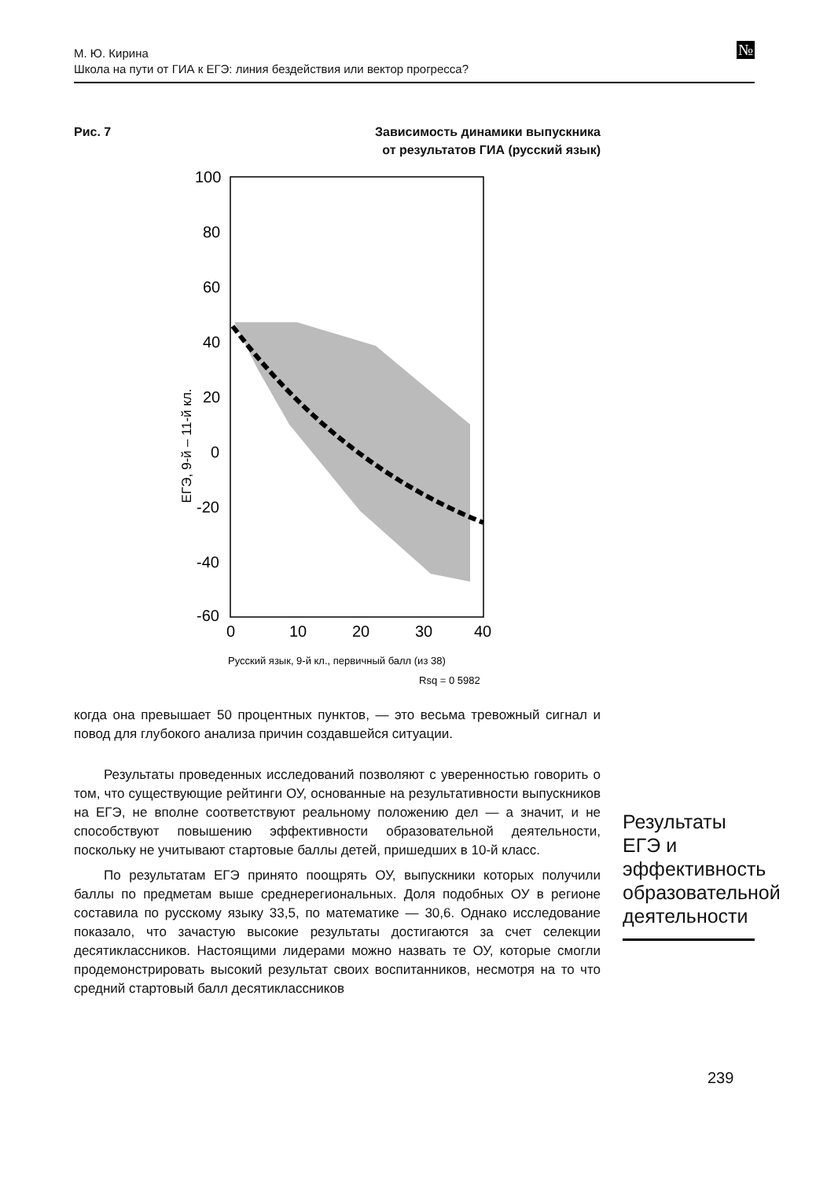М. Ю. Кирина
Школа на пути от ГИА к ЕГЭ: линия бездействия или вектор прогресса?
№
Рис. 7 Зависимость динамики выпускника
от результатов ГИА (русский язык)
100
80
60
40
20
0
-20
-40
-60
0
10
20
30
40
ЕГЭ, 9-й – 11-й кл.
Русский язык, 9-й кл., первичный балл (из 38)
Rsq = 0 5982
когда она превышает 50 процентных пунктов, — это весьма тревожный сигнал и повод для глубокого анализа причин создавшейся ситуации.
Результаты проведенных исследований позволяют с уверенностью говорить о том, что существующие рейтинги ОУ, основанные на результативности выпускников на ЕГЭ, не вполне соответствуют реальному положению дел — а значит, и не способствуют повышению эффективности образовательной деятельности, поскольку не учитывают стартовые баллы детей, пришедших в 10-й класс.
По результатам ЕГЭ принято поощрять ОУ, выпускники которых получили баллы по предметам выше среднерегиональных. Доля подобных ОУ в регионе составила по русскому языку 33,5, по математике — 30,6. Однако исследование показало, что зачастую высокие результаты достигаются за счет селекции десятиклассников. Настоящими лидерами можно назвать те ОУ, которые смогли продемонстрировать высокий результат своих воспитанников, несмотря на то что средний стартовый балл десятиклассников
Результаты ЕГЭ и эффективность образовательной деятельности
239